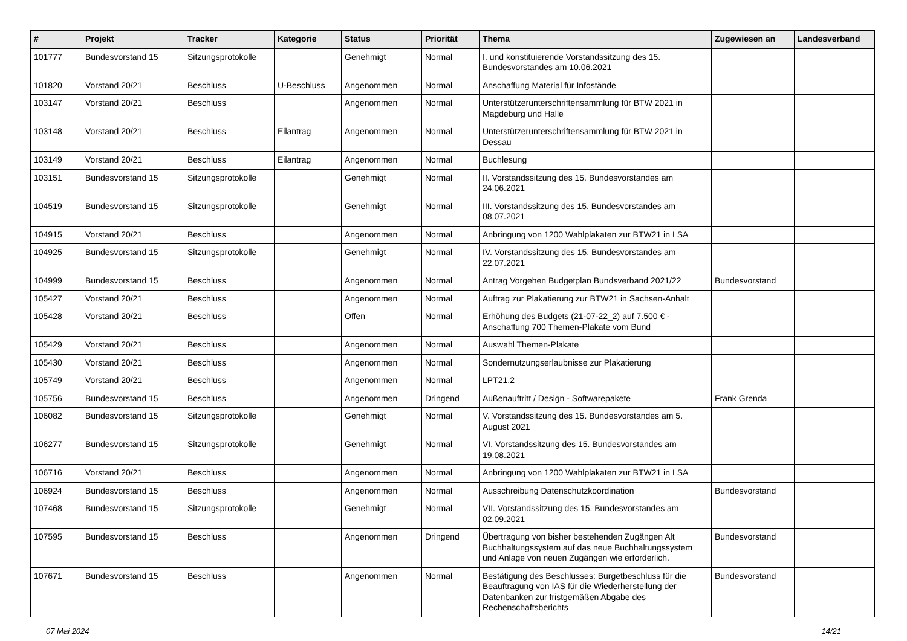| # | Projekt | Tracker | Kategorie | Status | Priorität | Thema | Zugewiesen an | Landesverband |
| --- | --- | --- | --- | --- | --- | --- | --- | --- |
| 101777 | Bundesvorstand 15 | Sitzungsprotokolle | | Genehmigt | Normal | I. und konstituierende Vorstandssitzung des 15. Bundesvorstandes am 10.06.2021 | | |
| 101820 | Vorstand 20/21 | Beschluss | U-Beschluss | Angenommen | Normal | Anschaffung Material für Infostände | | |
| 103147 | Vorstand 20/21 | Beschluss | | Angenommen | Normal | Unterstützerunterschriftensammlung für BTW 2021 in Magdeburg und Halle | | |
| 103148 | Vorstand 20/21 | Beschluss | Eilantrag | Angenommen | Normal | Unterstützerunterschriftensammlung für BTW 2021 in Dessau | | |
| 103149 | Vorstand 20/21 | Beschluss | Eilantrag | Angenommen | Normal | Buchlesung | | |
| 103151 | Bundesvorstand 15 | Sitzungsprotokolle | | Genehmigt | Normal | II. Vorstandssitzung des 15. Bundesvorstandes am 24.06.2021 | | |
| 104519 | Bundesvorstand 15 | Sitzungsprotokolle | | Genehmigt | Normal | III. Vorstandssitzung des 15. Bundesvorstandes am 08.07.2021 | | |
| 104915 | Vorstand 20/21 | Beschluss | | Angenommen | Normal | Anbringung von 1200 Wahlplakaten zur BTW21 in LSA | | |
| 104925 | Bundesvorstand 15 | Sitzungsprotokolle | | Genehmigt | Normal | IV. Vorstandssitzung des 15. Bundesvorstandes am 22.07.2021 | | |
| 104999 | Bundesvorstand 15 | Beschluss | | Angenommen | Normal | Antrag Vorgehen Budgetplan Bundsverband 2021/22 | Bundesvorstand | |
| 105427 | Vorstand 20/21 | Beschluss | | Angenommen | Normal | Auftrag zur Plakatierung zur BTW21 in Sachsen-Anhalt | | |
| 105428 | Vorstand 20/21 | Beschluss | | Offen | Normal | Erhöhung des Budgets (21-07-22_2) auf 7.500 € - Anschaffung 700 Themen-Plakate vom Bund | | |
| 105429 | Vorstand 20/21 | Beschluss | | Angenommen | Normal | Auswahl Themen-Plakate | | |
| 105430 | Vorstand 20/21 | Beschluss | | Angenommen | Normal | Sondernutzungserlaubnisse zur Plakatierung | | |
| 105749 | Vorstand 20/21 | Beschluss | | Angenommen | Normal | LPT21.2 | | |
| 105756 | Bundesvorstand 15 | Beschluss | | Angenommen | Dringend | Außenauftritt / Design - Softwarepakete | Frank Grenda | |
| 106082 | Bundesvorstand 15 | Sitzungsprotokolle | | Genehmigt | Normal | V. Vorstandssitzung des 15. Bundesvorstandes am 5. August 2021 | | |
| 106277 | Bundesvorstand 15 | Sitzungsprotokolle | | Genehmigt | Normal | VI. Vorstandssitzung des 15. Bundesvorstandes am 19.08.2021 | | |
| 106716 | Vorstand 20/21 | Beschluss | | Angenommen | Normal | Anbringung von 1200 Wahlplakaten zur BTW21 in LSA | | |
| 106924 | Bundesvorstand 15 | Beschluss | | Angenommen | Normal | Ausschreibung Datenschutzkoordination | Bundesvorstand | |
| 107468 | Bundesvorstand 15 | Sitzungsprotokolle | | Genehmigt | Normal | VII. Vorstandssitzung des 15. Bundesvorstandes am 02.09.2021 | | |
| 107595 | Bundesvorstand 15 | Beschluss | | Angenommen | Dringend | Übertragung von bisher bestehenden Zugängen Alt Buchhaltungssystem auf das neue Buchhaltungssystem und Anlage von neuen Zugängen wie erforderlich. | Bundesvorstand | |
| 107671 | Bundesvorstand 15 | Beschluss | | Angenommen | Normal | Bestätigung des Beschlusses: Burgetbeschluss für die Beauftragung von IAS für die Wiederherstellung der Datenbanken zur fristgemäßen Abgabe des Rechenschaftsberichts | Bundesvorstand | |
07 Mai 2024 14/21